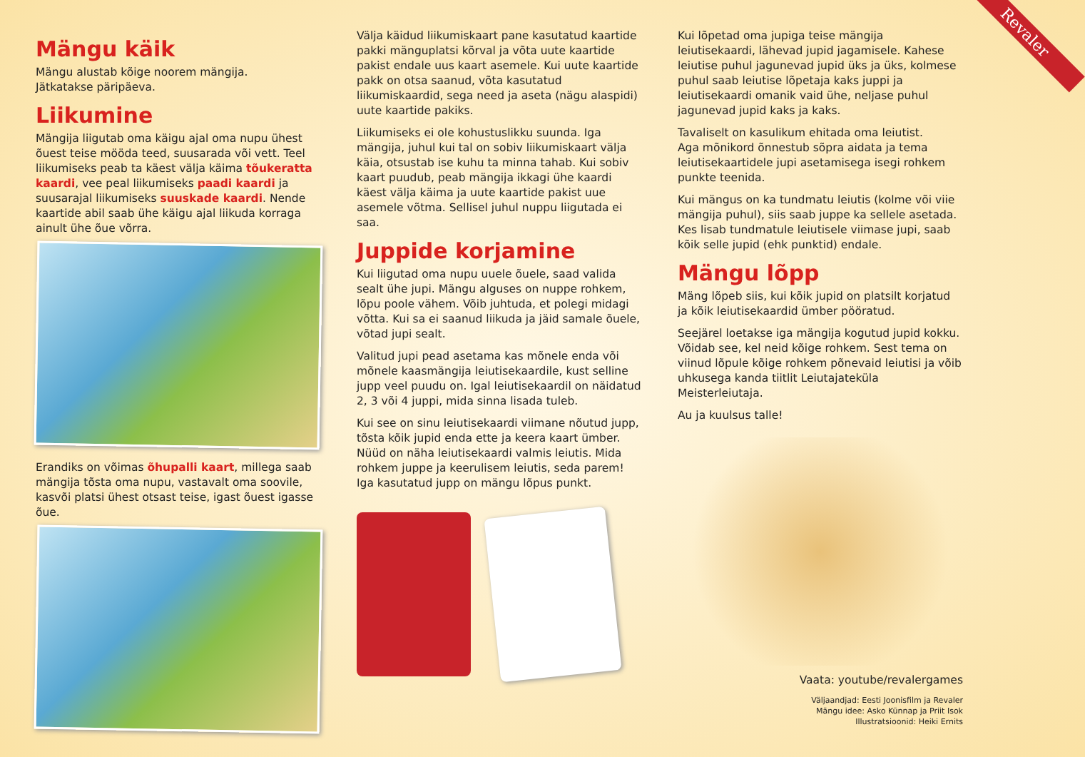Revaler
Mängu käik
Mängu alustab kõige noorem mängija.
Jätkatakse päripäeva.
Liikumine
Mängija liigutab oma käigu ajal oma nupu ühest õuest teise mööda teed, suusarada või vett. Teel liikumiseks peab ta käest välja käima tõukeratta kaardi, vee peal liikumiseks paadi kaardi ja suusarajal liikumiseks suuskade kaardi. Nende kaartide abil saab ühe käigu ajal liikuda korraga ainult ühe õue võrra.
Erandiks on võimas õhupalli kaart, millega saab mängija tõsta oma nupu, vastavalt oma soovile, kasvõi platsi ühest otsast teise, igast õuest igasse õue.
Välja käidud liikumiskaart pane kasutatud kaartide pakki mänguplatsi kõrval ja võta uute kaartide pakist endale uus kaart asemele. Kui uute kaartide pakk on otsa saanud, võta kasutatud liikumiskaardid, sega need ja aseta (nägu alaspidi) uute kaartide pakiks.
Liikumiseks ei ole kohustuslikku suunda. Iga mängija, juhul kui tal on sobiv liikumiskaart välja käia, otsustab ise kuhu ta minna tahab. Kui sobiv kaart puudub, peab mängija ikkagi ühe kaardi käest välja käima ja uute kaartide pakist uue asemele võtma. Sellisel juhul nuppu liigutada ei saa.
Juppide korjamine
Kui liigutad oma nupu uuele õuele, saad valida sealt ühe jupi. Mängu alguses on nuppe rohkem, lõpu poole vähem. Võib juhtuda, et polegi midagi võtta. Kui sa ei saanud liikuda ja jäid samale õuele, võtad jupi sealt.
Valitud jupi pead asetama kas mõnele enda või mõnele kaasmängija leiutisekaardile, kust selline jupp veel puudu on. Igal leiutisekaardil on näidatud 2, 3 või 4 juppi, mida sinna lisada tuleb.
Kui see on sinu leiutisekaardi viimane nõutud jupp, tõsta kõik jupid enda ette ja keera kaart ümber. Nüüd on näha leiutisekaardi valmis leiutis. Mida rohkem juppe ja keerulisem leiutis, seda parem!
Iga kasutatud jupp on mängu lõpus punkt.
Kui lõpetad oma jupiga teise mängija leiutisekaardi, lähevad jupid jagamisele. Kahese leiutise puhul jagunevad jupid üks ja üks, kolmese puhul saab leiutise lõpetaja kaks juppi ja leiutisekaardi omanik vaid ühe, neljase puhul jagunevad jupid kaks ja kaks.
Tavaliselt on kasulikum ehitada oma leiutist.
Aga mõnikord õnnestub sõpra aidata ja tema leiutisekaartidele jupi asetamisega isegi rohkem punkte teenida.
Kui mängus on ka tundmatu leiutis (kolme või viie mängija puhul), siis saab juppe ka sellele asetada. Kes lisab tundmatule leiutisele viimase jupi, saab kõik selle jupid (ehk punktid) endale.
Mängu lõpp
Mäng lõpeb siis, kui kõik jupid on platsilt korjatud ja kõik leiutisekaardid ümber pööratud.
Seejärel loetakse iga mängija kogutud jupid kokku. Võidab see, kel neid kõige rohkem. Sest tema on viinud lõpule kõige rohkem põnevaid leiutisi ja võib uhkusega kanda tiitlit Leiutajateküla Meisterleiutaja.
Au ja kuulsus talle!
Vaata: youtube/revalergames
Väljaandjad: Eesti Joonisfilm ja Revaler
Mängu idee: Asko Künnap ja Priit Isok
Illustratsioonid: Heiki Ernits